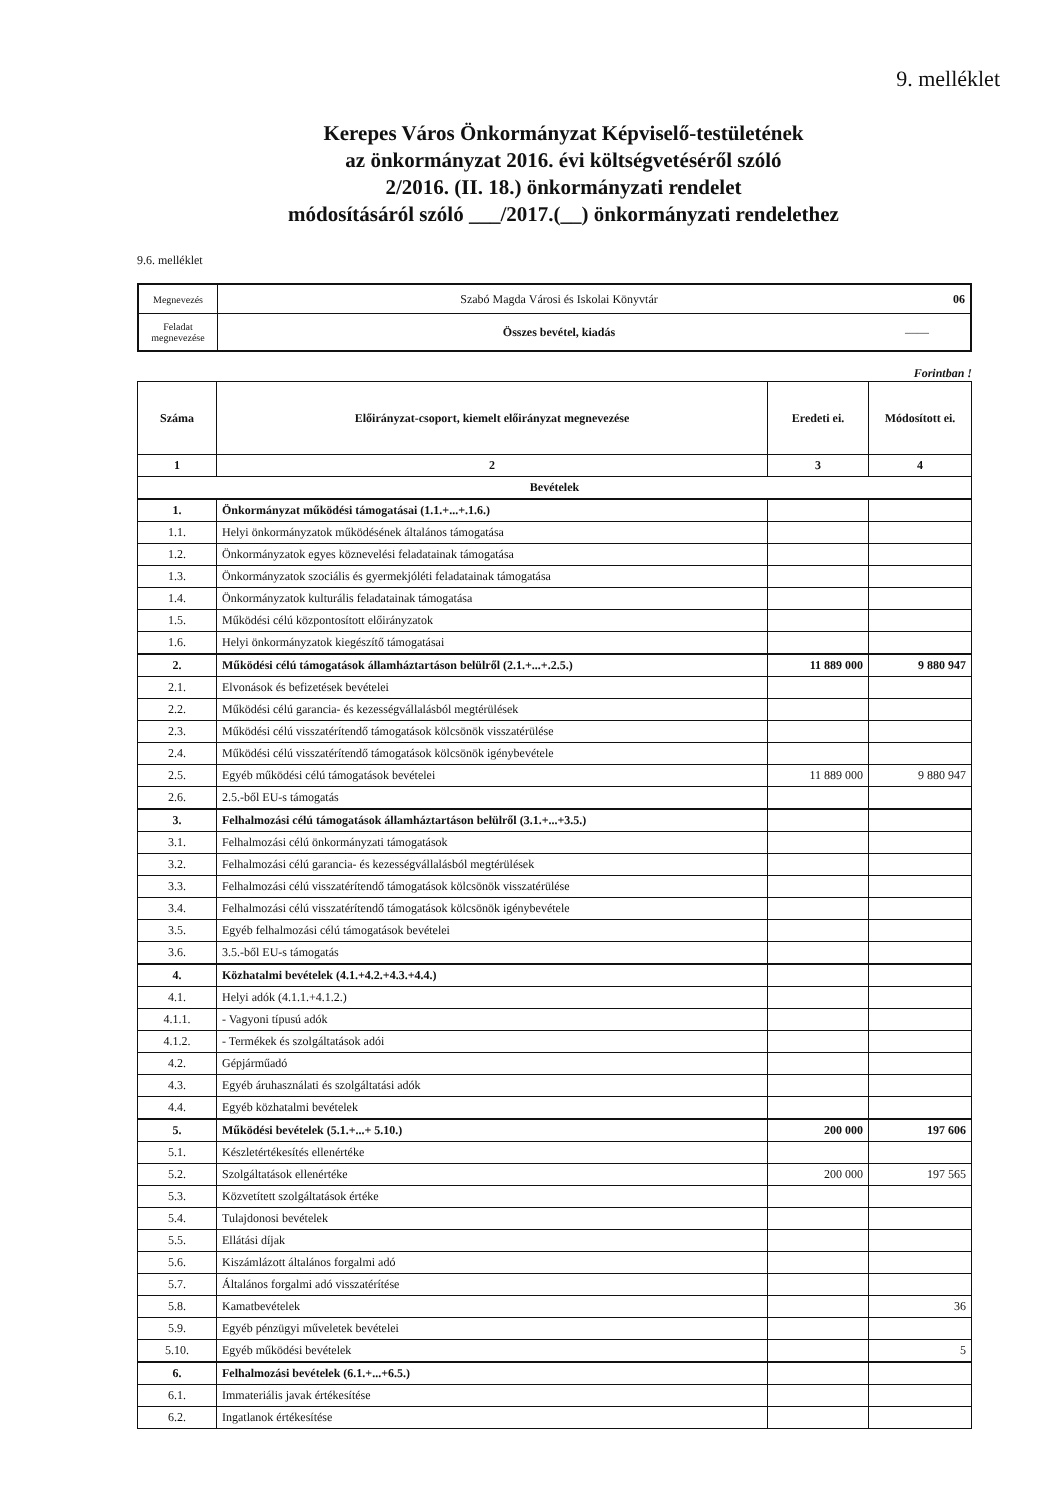9. melléklet
Kerepes Város Önkormányzat Képviselő-testületének
az önkormányzat 2016. évi költségvetéséről szóló
2/2016. (II. 18.) önkormányzati rendelet
módosításáról szóló ___/2017.(__) önkormányzati rendelethez
9.6. melléklet
| Megnevezés | Szabó Magda Városi és Iskolai Könyvtár | 06 |
| Feladat megnevezése | Összes bevétel, kiadás | —— |
Forintban !
| Száma | Előirányzat-csoport, kiemelt előirányzat megnevezése | Eredeti ei. | Módosított ei. |
| --- | --- | --- | --- |
| 1 | 2 | 3 | 4 |
| Bevételek | | | |
| 1. | Önkormányzat működési támogatásai (1.1.+...+.1.6.) | | |
| 1.1. | Helyi önkormányzatok működésének általános támogatása | | |
| 1.2. | Önkormányzatok egyes köznevelési feladatainak támogatása | | |
| 1.3. | Önkormányzatok szociális és gyermekjóléti feladatainak támogatása | | |
| 1.4. | Önkormányzatok kulturális feladatainak támogatása | | |
| 1.5. | Működési célú központosított előirányzatok | | |
| 1.6. | Helyi önkormányzatok kiegészítő támogatásai | | |
| 2. | Működési célú támogatások államháztartáson belülről (2.1.+...+.2.5.) | 11 889 000 | 9 880 947 |
| 2.1. | Elvonások és befizetések bevételei | | |
| 2.2. | Működési célú garancia- és kezességvállalásból megtérülések | | |
| 2.3. | Működési célú visszatérítendő támogatások kölcsönök visszatérülése | | |
| 2.4. | Működési célú visszatérítendő támogatások kölcsönök igénybevétele | | |
| 2.5. | Egyéb működési célú támogatások bevételei | 11 889 000 | 9 880 947 |
| 2.6. | 2.5.-ből EU-s támogatás | | |
| 3. | Felhalmozási célú támogatások államháztartáson belülről (3.1.+...+3.5.) | | |
| 3.1. | Felhalmozási célú önkormányzati támogatások | | |
| 3.2. | Felhalmozási célú garancia- és kezességvállalásból megtérülések | | |
| 3.3. | Felhalmozási célú visszatérítendő támogatások kölcsönök visszatérülése | | |
| 3.4. | Felhalmozási célú visszatérítendő támogatások kölcsönök igénybevétele | | |
| 3.5. | Egyéb felhalmozási célú támogatások bevételei | | |
| 3.6. | 3.5.-ből EU-s támogatás | | |
| 4. | Közhatalmi bevételek (4.1.+4.2.+4.3.+4.4.) | | |
| 4.1. | Helyi adók (4.1.1.+4.1.2.) | | |
| 4.1.1. | - Vagyoni típusú adók | | |
| 4.1.2. | - Termékek és szolgáltatások adói | | |
| 4.2. | Gépjárműadó | | |
| 4.3. | Egyéb áruhasználati és szolgáltatási adók | | |
| 4.4. | Egyéb közhatalmi bevételek | | |
| 5. | Működési bevételek (5.1.+...+ 5.10.) | 200 000 | 197 606 |
| 5.1. | Készletértékesítés ellenértéke | | |
| 5.2. | Szolgáltatások ellenértéke | 200 000 | 197 565 |
| 5.3. | Közvetített szolgáltatások értéke | | |
| 5.4. | Tulajdonosi bevételek | | |
| 5.5. | Ellátási díjak | | |
| 5.6. | Kiszámlázott általános forgalmi adó | | |
| 5.7. | Általános forgalmi adó visszatérítése | | |
| 5.8. | Kamatbevételek | | 36 |
| 5.9. | Egyéb pénzügyi műveletek bevételei | | |
| 5.10. | Egyéb működési bevételek | | 5 |
| 6. | Felhalmozási bevételek (6.1.+...+6.5.) | | |
| 6.1. | Immateriális javak értékesítése | | |
| 6.2. | Ingatlanok értékesítése | | |